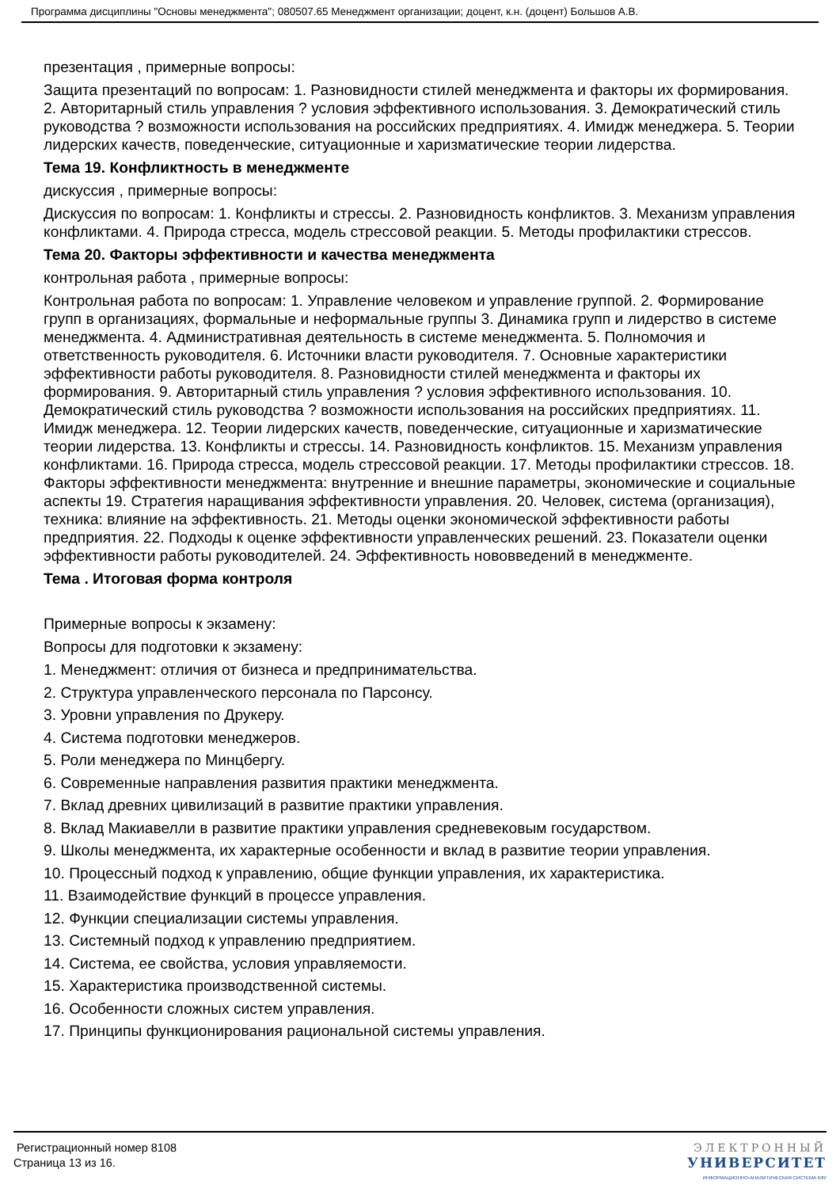Программа дисциплины "Основы менеджмента"; 080507.65 Менеджмент организации; доцент, к.н. (доцент) Большов А.В.
презентация , примерные вопросы:
Защита презентаций по вопросам: 1. Разновидности стилей менеджмента и факторы их формирования. 2. Авторитарный стиль управления ? условия эффективного использования. 3. Демократический стиль руководства ? возможности использования на российских предприятиях. 4. Имидж менеджера. 5. Теории лидерских качеств, поведенческие, ситуационные и харизматические теории лидерства.
Тема 19. Конфликтность в менеджменте
дискуссия , примерные вопросы:
Дискуссия по вопросам: 1. Конфликты и стрессы. 2. Разновидность конфликтов. 3. Механизм управления конфликтами. 4. Природа стресса, модель стрессовой реакции. 5. Методы профилактики стрессов.
Тема 20. Факторы эффективности и качества менеджмента
контрольная работа , примерные вопросы:
Контрольная работа по вопросам: 1. Управление человеком и управление группой. 2. Формирование групп в организациях, формальные и неформальные группы 3. Динамика групп и лидерство в системе менеджмента. 4. Административная деятельность в системе менеджмента. 5. Полномочия и ответственность руководителя. 6. Источники власти руководителя. 7. Основные характеристики эффективности работы руководителя. 8. Разновидности стилей менеджмента и факторы их формирования. 9. Авторитарный стиль управления ? условия эффективного использования. 10. Демократический стиль руководства ? возможности использования на российских предприятиях. 11. Имидж менеджера. 12. Теории лидерских качеств, поведенческие, ситуационные и харизматические теории лидерства. 13. Конфликты и стрессы. 14. Разновидность конфликтов. 15. Механизм управления конфликтами. 16. Природа стресса, модель стрессовой реакции. 17. Методы профилактики стрессов. 18. Факторы эффективности менеджмента: внутренние и внешние параметры, экономические и социальные аспекты 19. Стратегия наращивания эффективности управления. 20. Человек, система (организация), техника: влияние на эффективность. 21. Методы оценки экономической эффективности работы предприятия. 22. Подходы к оценке эффективности управленческих решений. 23. Показатели оценки эффективности работы руководителей. 24. Эффективность нововведений в менеджменте.
Тема . Итоговая форма контроля
Примерные вопросы к экзамену:
Вопросы для подготовки к экзамену:
1. Менеджмент: отличия от бизнеса и предпринимательства.
2. Структура управленческого персонала по Парсонсу.
3. Уровни управления по Друкеру.
4. Система подготовки менеджеров.
5. Роли менеджера по Минцбергу.
6. Современные направления развития практики менеджмента.
7. Вклад древних цивилизаций в развитие практики управления.
8. Вклад Макиавелли в развитие практики управления средневековым государством.
9. Школы менеджмента, их характерные особенности и вклад в развитие теории управления.
10. Процессный подход к управлению, общие функции управления, их характеристика.
11. Взаимодействие функций в процессе управления.
12. Функции специализации системы управления.
13. Системный подход к управлению предприятием.
14. Система, ее свойства, условия управляемости.
15. Характеристика производственной системы.
16. Особенности сложных систем управления.
17. Принципы функционирования рациональной системы управления.
Регистрационный номер 8108
Страница 13 из 16.
ЭЛЕКТРОННЫЙ
УНИВЕРСИТЕТ
ИНФОРМАЦИОННО-АНАЛИТИЧЕСКАЯ СИСТЕМА КФУ